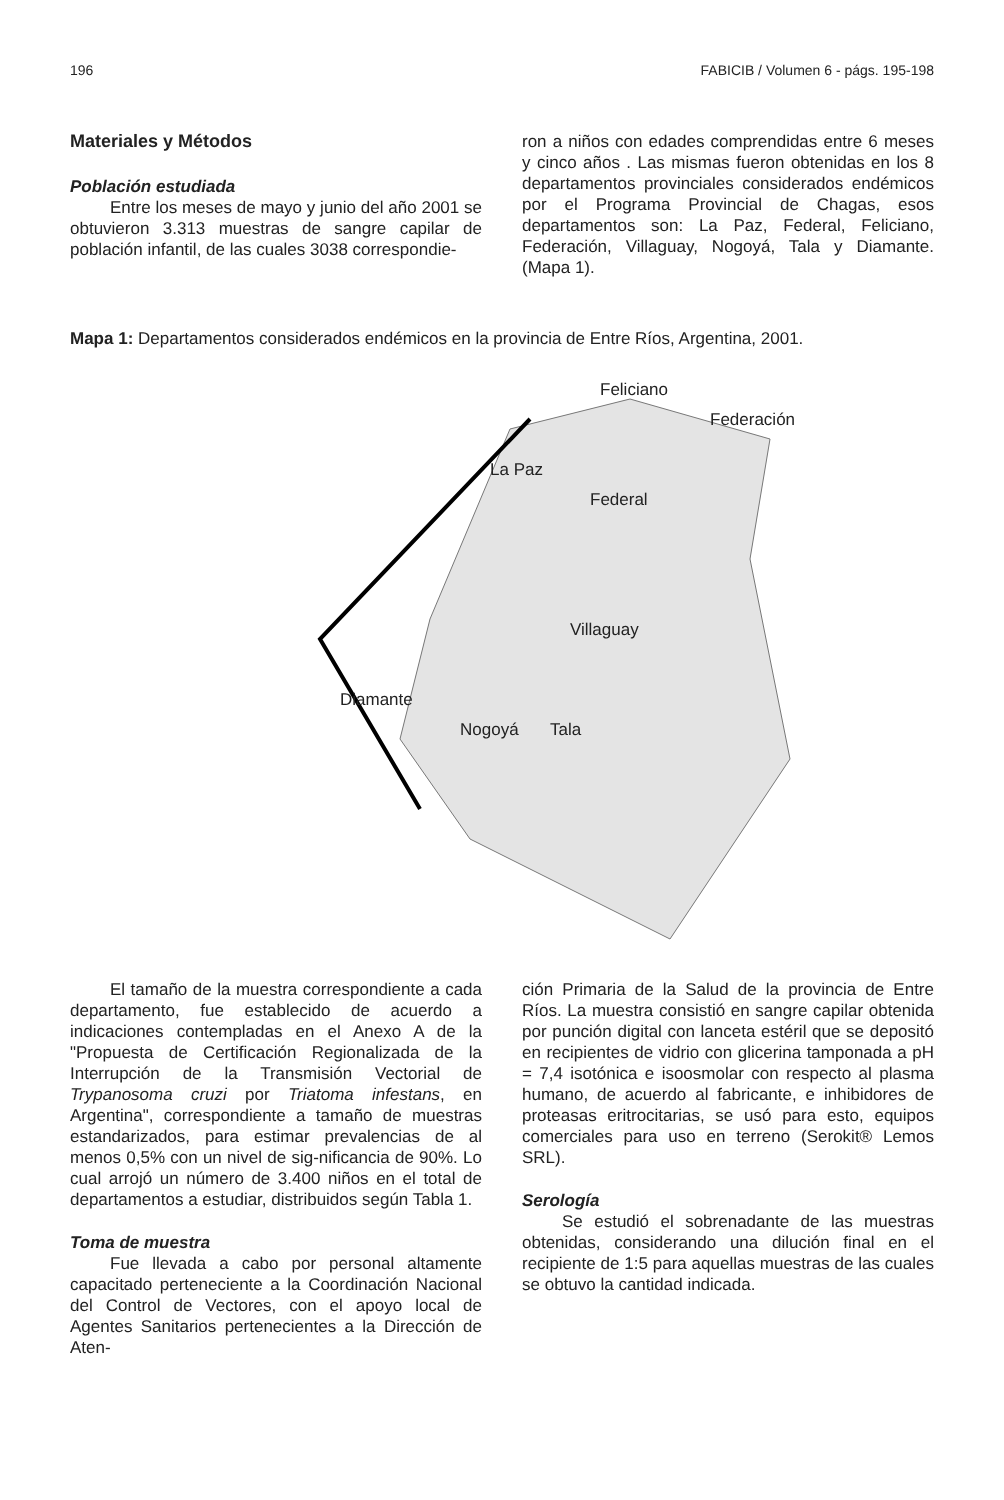196 FABICIB / Volumen 6 - págs. 195-198
Materiales y Métodos
Población estudiada
Entre los meses de mayo y junio del año 2001 se obtuvieron 3.313 muestras de sangre capilar de población infantil, de las cuales 3038 correspondie-
ron a niños con edades comprendidas entre 6 meses y cinco años . Las mismas fueron obtenidas en los 8 departamentos provinciales considerados endémicos por el Programa Provincial de Chagas, esos departamentos son: La Paz, Federal, Feliciano, Federación, Villaguay, Nogoyá, Tala y Diamante. (Mapa 1).
Mapa 1: Departamentos considerados endémicos en la provincia de Entre Ríos, Argentina, 2001.
Feliciano
Federación
La Paz
Federal
Villaguay
Diamante
Nogoyá Tala
El tamaño de la muestra correspondiente a cada departamento, fue establecido de acuerdo a indicaciones contempladas en el Anexo A de la "Propuesta de Certificación Regionalizada de la Interrupción de la Transmisión Vectorial de Trypanosoma cruzi por Triatoma infestans, en Argentina", correspondiente a tamaño de muestras estandarizados, para estimar prevalencias de al menos 0,5% con un nivel de sig-nificancia de 90%. Lo cual arrojó un número de 3.400 niños en el total de departamentos a estudiar, distribuidos según Tabla 1.
Toma de muestra
Fue llevada a cabo por personal altamente capacitado perteneciente a la Coordinación Nacional del Control de Vectores, con el apoyo local de Agentes Sanitarios pertenecientes a la Dirección de Aten-
ción Primaria de la Salud de la provincia de Entre Ríos. La muestra consistió en sangre capilar obtenida por punción digital con lanceta estéril que se depositó en recipientes de vidrio con glicerina tamponada a pH = 7,4 isotónica e isoosmolar con respecto al plasma humano, de acuerdo al fabricante, e inhibidores de proteasas eritrocitarias, se usó para esto, equipos comerciales para uso en terreno (Serokit® Lemos SRL).
Serología
Se estudió el sobrenadante de las muestras obtenidas, considerando una dilución final en el recipiente de 1:5 para aquellas muestras de las cuales se obtuvo la cantidad indicada.